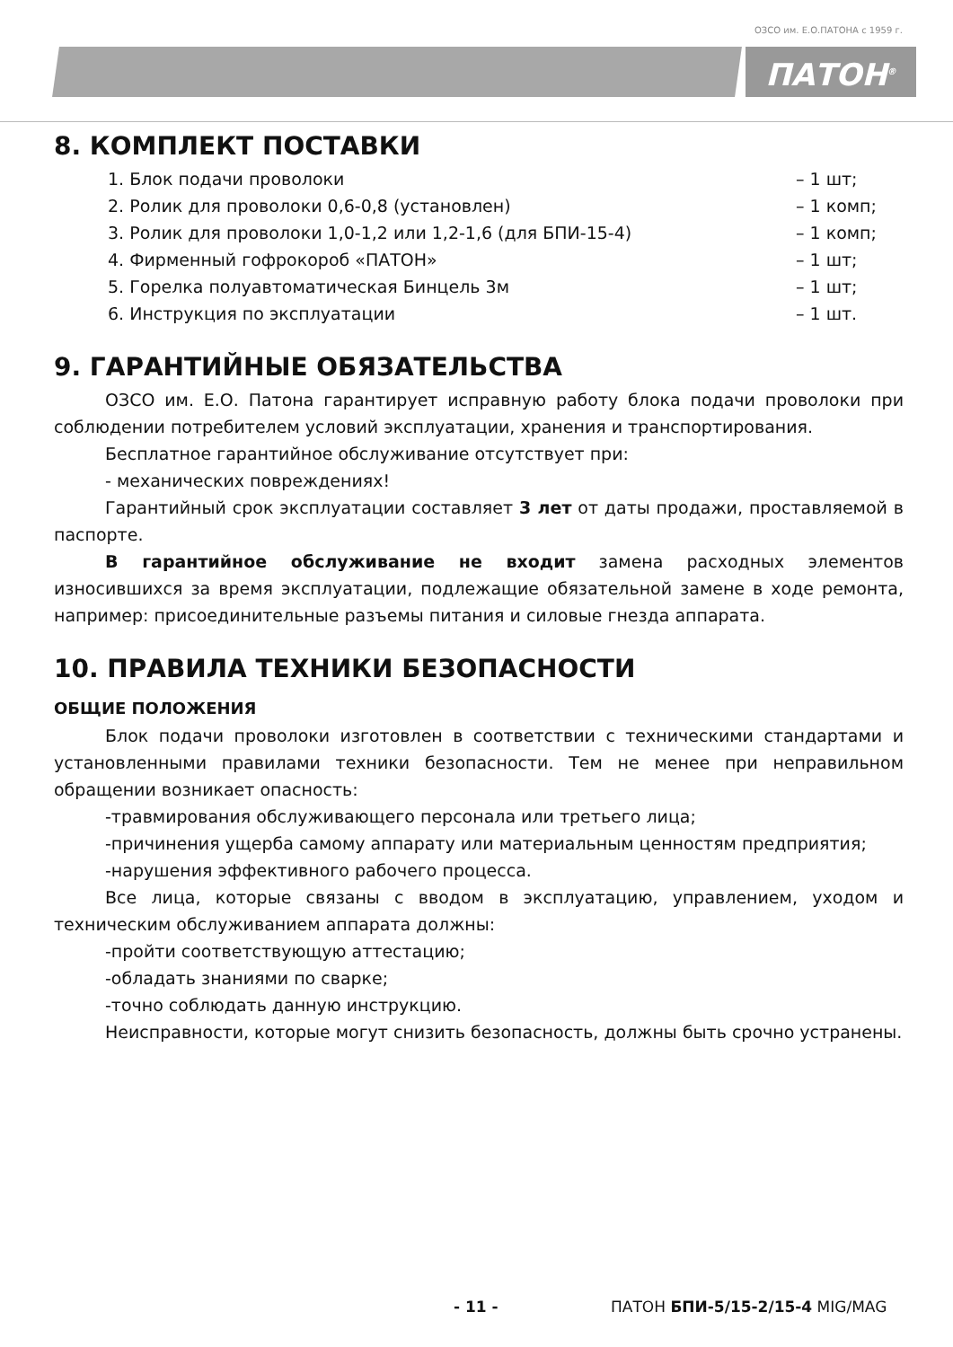ОЗСО им. Е.О.ПАТОНА с 1959 г.
ПАТОН<sup>®</sup>
8. КОМПЛЕКТ ПОСТАВКИ
1. Блок подачи проволоки – 1 шт;
2. Ролик для проволоки 0,6-0,8 (установлен) – 1 комп;
3. Ролик для проволоки 1,0-1,2 или 1,2-1,6 (для БПИ-15-4) – 1 комп;
4. Фирменный гофрокороб «ПАТОН» – 1 шт;
5. Горелка полуавтоматическая Бинцель 3м – 1 шт;
6. Инструкция по эксплуатации – 1 шт.
9. ГАРАНТИЙНЫЕ ОБЯЗАТЕЛЬСТВА
ОЗСО им. Е.О. Патона гарантирует исправную работу блока подачи проволоки при соблюдении потребителем условий эксплуатации, хранения и транспортирования.
Бесплатное гарантийное обслуживание отсутствует при:
- механических повреждениях!
Гарантийный срок эксплуатации составляет 3 лет от даты продажи, проставляемой в паспорте.
В гарантийное обслуживание не входит замена расходных элементов износившихся за время эксплуатации, подлежащие обязательной замене в ходе ремонта, например: присоединительные разъемы питания и силовые гнезда аппарата.
10. ПРАВИЛА ТЕХНИКИ БЕЗОПАСНОСТИ
ОБЩИЕ ПОЛОЖЕНИЯ
Блок подачи проволоки изготовлен в соответствии с техническими стандартами и установленными правилами техники безопасности. Тем не менее при неправильном обращении возникает опасность:
-травмирования обслуживающего персонала или третьего лица;
-причинения ущерба самому аппарату или материальным ценностям предприятия;
-нарушения эффективного рабочего процесса.
Все лица, которые связаны с вводом в эксплуатацию, управлением, уходом и техническим обслуживанием аппарата должны:
-пройти соответствующую аттестацию;
-обладать знаниями по сварке;
-точно соблюдать данную инструкцию.
Неисправности, которые могут снизить безопасность, должны быть срочно устранены.
- 11 - ПАТОН БПИ-5/15-2/15-4 MIG/MAG